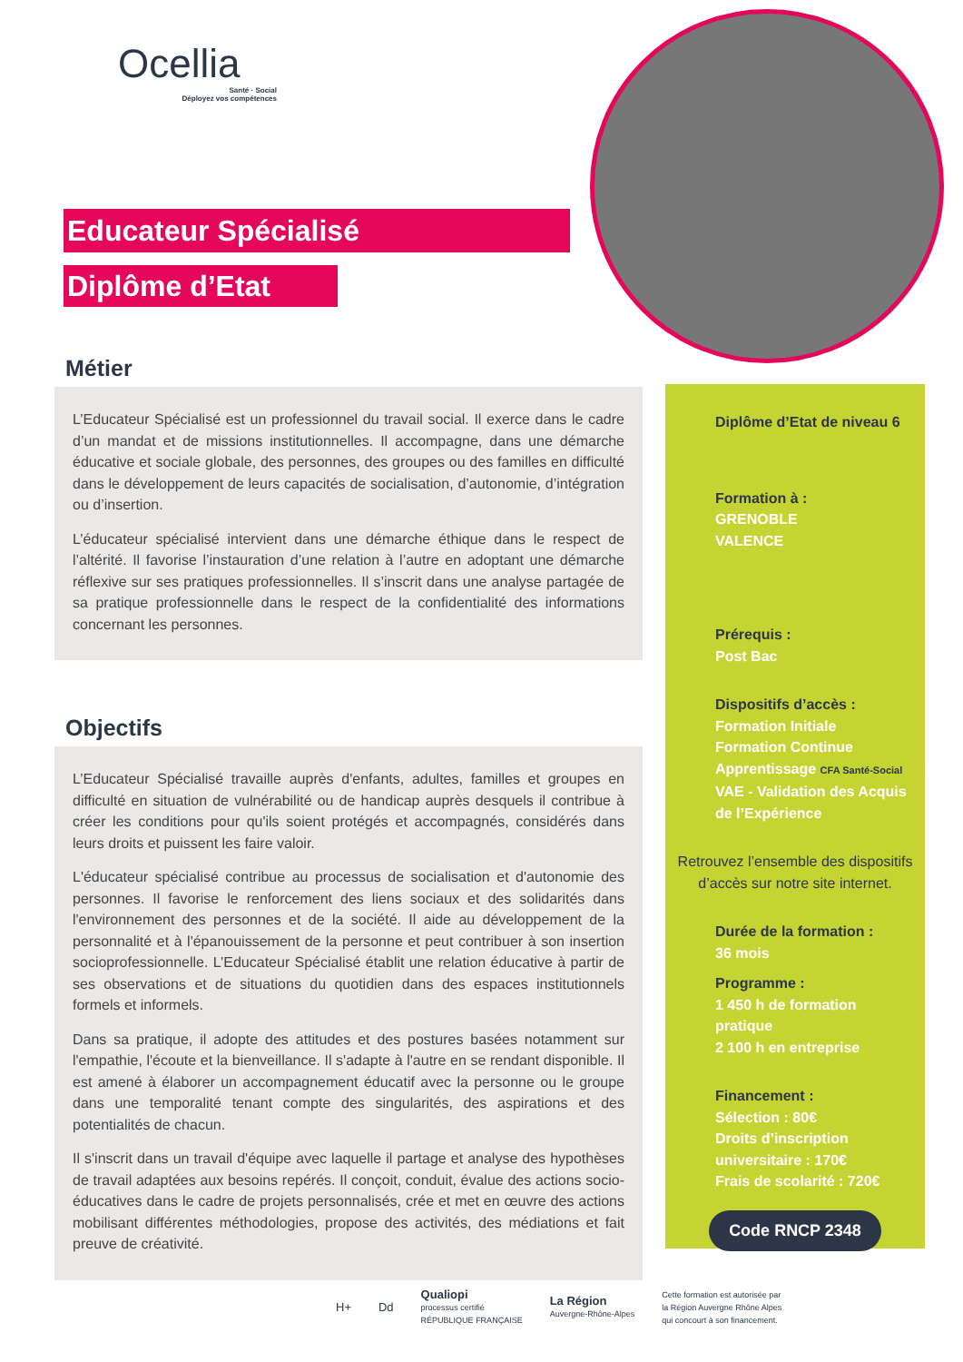Ocellia
Santé · Social
Déployez vos compétences
Educateur Spécialisé
Diplôme d’Etat
Métier
L’Educateur Spécialisé est un professionnel du travail social. Il exerce dans le cadre d’un mandat et de missions institutionnelles. Il accompagne, dans une démarche éducative et sociale globale, des personnes, des groupes ou des familles en difficulté dans le développement de leurs capacités de socialisation, d’autonomie, d’intégration ou d’insertion.
L’éducateur spécialisé intervient dans une démarche éthique dans le respect de l’altérité. Il favorise l’instauration d’une relation à l’autre en adoptant une démarche réflexive sur ses pratiques professionnelles. Il s’inscrit dans une analyse partagée de sa pratique professionnelle dans le respect de la confidentialité des informations concernant les personnes.
Objectifs
L’Educateur Spécialisé travaille auprès d'enfants, adultes, familles et groupes en difficulté en situation de vulnérabilité ou de handicap auprès desquels il contribue à créer les conditions pour qu'ils soient protégés et accompagnés, considérés dans leurs droits et puissent les faire valoir.
L'éducateur spécialisé contribue au processus de socialisation et d'autonomie des personnes. Il favorise le renforcement des liens sociaux et des solidarités dans l'environnement des personnes et de la société. Il aide au développement de la personnalité et à l'épanouissement de la personne et peut contribuer à son insertion socioprofessionnelle. L’Educateur Spécialisé établit une relation éducative à partir de ses observations et de situations du quotidien dans des espaces institutionnels formels et informels.
Dans sa pratique, il adopte des attitudes et des postures basées notamment sur l'empathie, l'écoute et la bienveillance. Il s'adapte à l'autre en se rendant disponible. Il est amené à élaborer un accompagnement éducatif avec la personne ou le groupe dans une temporalité tenant compte des singularités, des aspirations et des potentialités de chacun.
Il s'inscrit dans un travail d'équipe avec laquelle il partage et analyse des hypothèses de travail adaptées aux besoins repérés. Il conçoit, conduit, évalue des actions socio-éducatives dans le cadre de projets personnalisés, crée et met en œuvre des actions mobilisant différentes méthodologies, propose des activités, des médiations et fait preuve de créativité.
Diplôme d’Etat de niveau 6
Formation à :
GRENOBLE
VALENCE
Prérequis :
Post Bac
Dispositifs d’accès :
Formation Initiale
Formation Continue
Apprentissage CFA Santé-Social
VAE - Validation des Acquis de l’Expérience
Retrouvez l’ensemble des dispositifs d’accès sur notre site internet.
Durée de la formation :
36 mois
Programme :
1 450 h de formation pratique
2 100 h en entreprise
Financement :
Sélection : 80€
Droits d’inscription universitaire : 170€
Frais de scolarité : 720€
Code RNCP 2348
H+ Dd Qualiopi
processus certifié
RÉPUBLIQUE FRANÇAISE La Région
Auvergne-Rhône-Alpes Cette formation est autorisée par
la Région Auvergne Rhône Alpes
qui concourt à son financement.